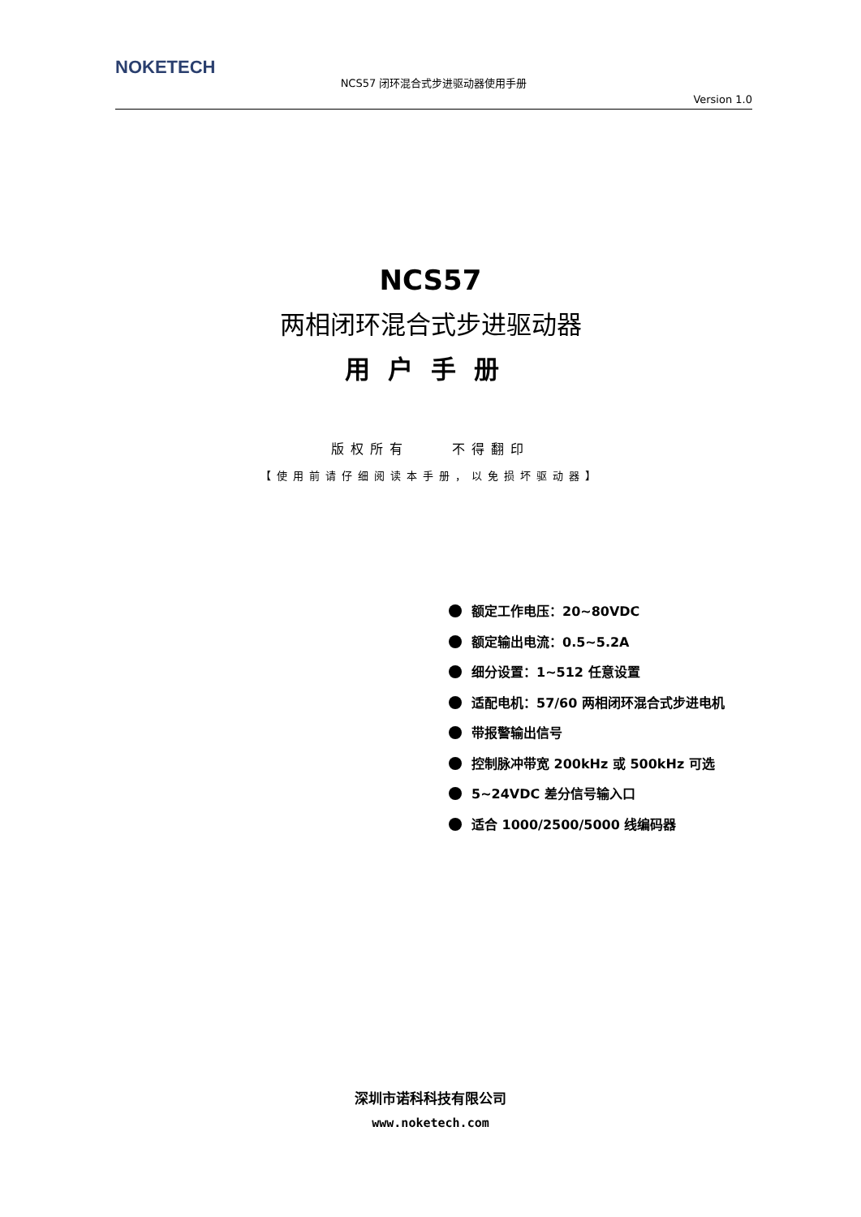NOKETECH
NCS57 闭环混合式步进驱动器使用手册
Version 1.0
NCS57
两相闭环混合式步进驱动器
用户手册
版权所有 不得翻印
【使用前请仔细阅读本手册，以免损坏驱动器】
额定工作电压：20~80VDC
额定输出电流：0.5~5.2A
细分设置：1~512 任意设置
适配电机：57/60 两相闭环混合式步进电机
带报警输出信号
控制脉冲带宽 200kHz 或 500kHz 可选
5~24VDC 差分信号输入口
适合 1000/2500/5000 线编码器
深圳市诺科科技有限公司
www.noketech.com